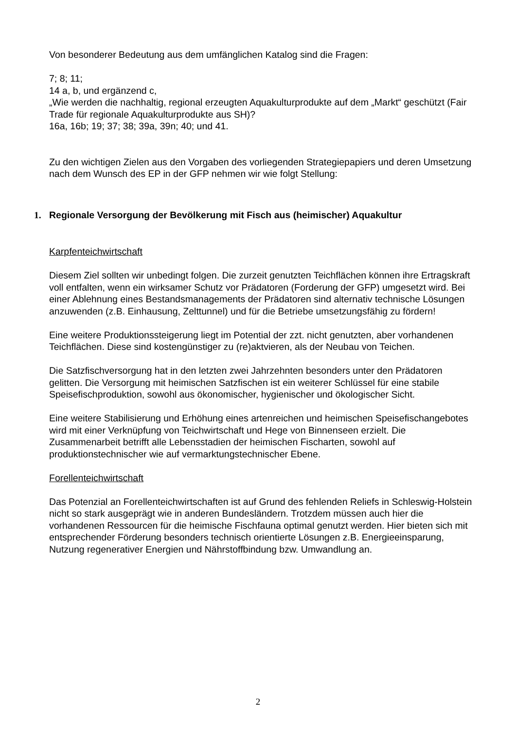Von besonderer Bedeutung aus dem umfänglichen Katalog sind die Fragen:
7; 8; 11;
14 a, b, und ergänzend c,
„Wie werden die nachhaltig, regional erzeugten Aquakulturprodukte auf dem „Markt“ geschützt (Fair Trade für regionale Aquakulturprodukte aus SH)?
16a, 16b; 19; 37; 38; 39a, 39n; 40; und 41.
Zu den wichtigen Zielen aus den Vorgaben des vorliegenden Strategiepapiers und deren Umsetzung nach dem Wunsch des EP in der GFP nehmen wir wie folgt Stellung:
1. Regionale Versorgung der Bevölkerung mit Fisch aus (heimischer) Aquakultur
Karpfenteichwirtschaft
Diesem Ziel sollten wir unbedingt folgen. Die zurzeit genutzten Teichflächen können ihre Ertragskraft voll entfalten, wenn ein wirksamer Schutz vor Prädatoren (Forderung der GFP) umgesetzt wird. Bei einer Ablehnung eines Bestandsmanagements der Prädatoren sind alternativ technische Lösungen anzuwenden (z.B. Einhausung, Zelttunnel) und für die Betriebe umsetzungsfähig zu fördern!
Eine weitere Produktionssteigerung liegt im Potential der zzt. nicht genutzten, aber vorhandenen Teichflächen. Diese sind kostengünstiger zu (re)aktvieren, als der Neubau von Teichen.
Die Satzfischversorgung hat in den letzten zwei Jahrzehnten besonders unter den Prädatoren gelitten. Die Versorgung mit heimischen Satzfischen ist ein weiterer Schlüssel für eine stabile Speisefischproduktion, sowohl aus ökonomischer, hygienischer und ökologischer Sicht.
Eine weitere Stabilisierung und Erhöhung eines artenreichen und heimischen Speisefischangebotes wird mit einer Verknüpfung von Teichwirtschaft und Hege von Binnenseen erzielt. Die Zusammenarbeit betrifft alle Lebensstadien der heimischen Fischarten, sowohl auf produktionstechnischer wie auf vermarktungstechnischer Ebene.
Forellenteichwirtschaft
Das Potenzial an Forellenteichwirtschaften ist auf Grund des fehlenden Reliefs in Schleswig-Holstein nicht so stark ausgeprägt wie in anderen Bundesländern. Trotzdem müssen auch hier die vorhandenen Ressourcen für die heimische Fischfauna optimal genutzt werden. Hier bieten sich mit entsprechender Förderung besonders technisch orientierte Lösungen z.B. Energieeinsparung, Nutzung regenerativer Energien und Nährstoffbindung bzw. Umwandlung an.
2